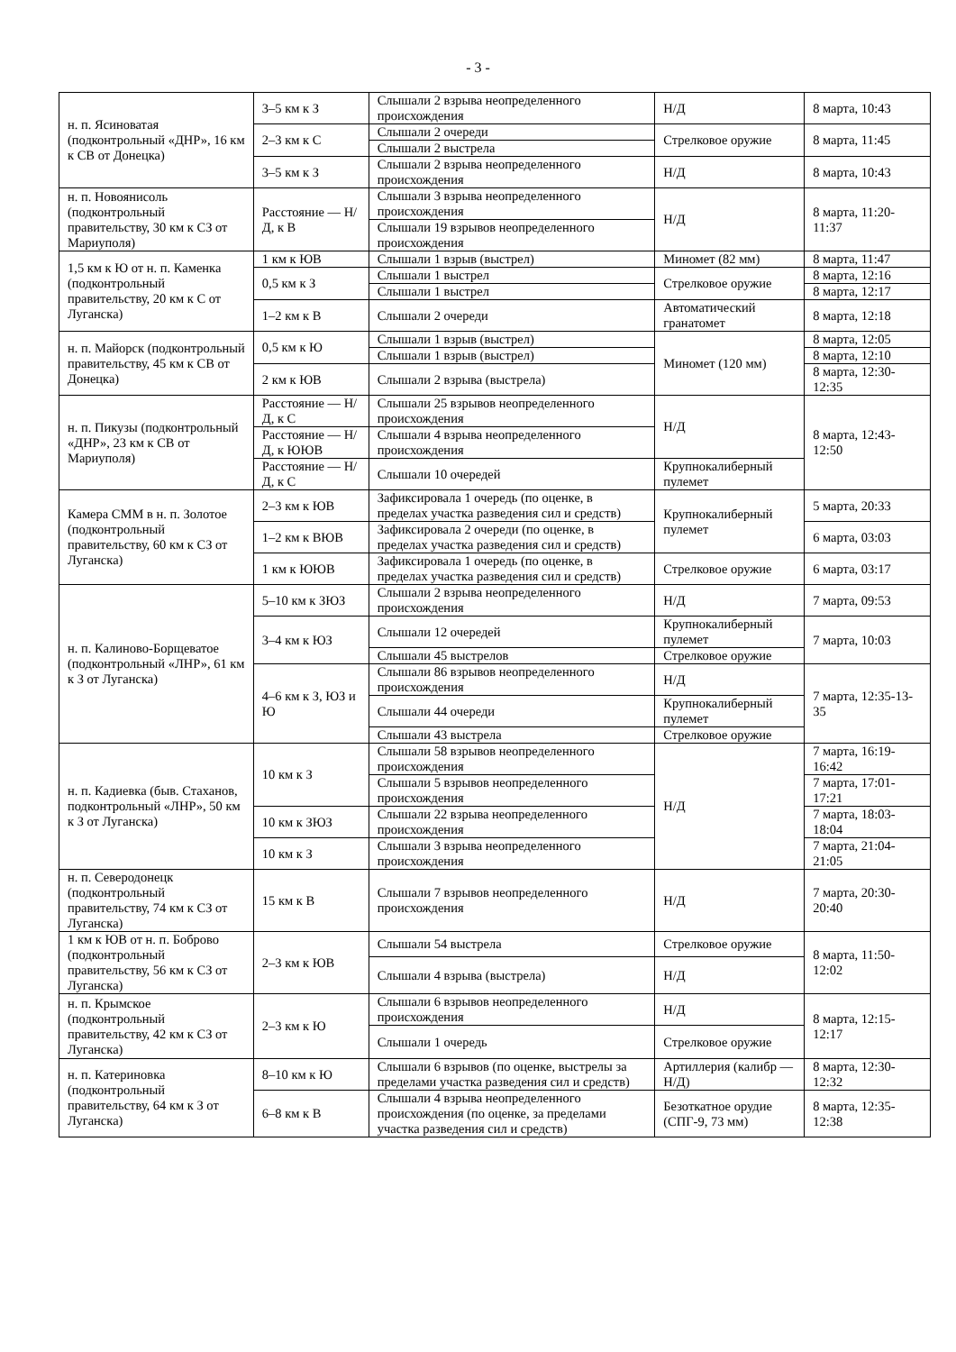- 3 -
| н. п. Ясиноватая (подконтрольный «ДНР», 16 км к СВ от Донецка) | 3–5 км к З | Слышали 2 взрыва неопределенного происхождения | Н/Д | 8 марта, 10:43 |
| | 2–3 км к С | Слышали 2 очереди | Стрелковое оружие | 8 марта, 11:45 |
| | | Слышали 2 выстрела | | |
| | 3–5 км к З | Слышали 2 взрыва неопределенного происхождения | Н/Д | 8 марта, 10:43 |
| н. п. Новоянисоль (подконтрольный правительству, 30 км к СЗ от Мариуполя) | Расстояние — Н/Д, к В | Слышали 3 взрыва неопределенного происхождения | Н/Д | 8 марта, 11:20-11:37 |
| | | Слышали 19 взрывов неопределенного происхождения | | |
| 1,5 км к Ю от н. п. Каменка (подконтрольный правительству, 20 км к С от Луганска) | 1 км к ЮВ | Слышали 1 взрыв (выстрел) | Миномет (82 мм) | 8 марта, 11:47 |
| | 0,5 км к З | Слышали 1 выстрел | Стрелковое оружие | 8 марта, 12:16 |
| | | Слышали 1 выстрел | | 8 марта, 12:17 |
| | 1–2 км к В | Слышали 2 очереди | Автоматический гранатомет | 8 марта, 12:18 |
| н. п. Майорск (подконтрольный правительству, 45 км к СВ от Донецка) | 0,5 км к Ю | Слышали 1 взрыв (выстрел) | Миномет (120 мм) | 8 марта, 12:05 |
| | | Слышали 1 взрыв (выстрел) | | 8 марта, 12:10 |
| | 2 км к ЮВ | Слышали 2 взрыва (выстрела) | | 8 марта, 12:30-12:35 |
| н. п. Пикузы (подконтрольный «ДНР», 23 км к СВ от Мариуполя) | Расстояние — Н/Д, к С | Слышали 25 взрывов неопределенного происхождения | Н/Д | 8 марта, 12:43-12:50 |
| | Расстояние — Н/Д, к ЮЮВ | Слышали 4 взрыва неопределенного происхождения | | |
| | Расстояние — Н/Д, к С | Слышали 10 очередей | Крупнокалиберный пулемет | |
| Камера СММ в н. п. Золотое (подконтрольный правительству, 60 км к СЗ от Луганска) | 2–3 км к ЮВ | Зафиксировала 1 очередь (по оценке, в пределах участка разведения сил и средств) | Крупнокалиберный пулемет | 5 марта, 20:33 |
| | 1–2 км к ВЮВ | Зафиксировала 2 очереди (по оценке, в пределах участка разведения сил и средств) | | 6 марта, 03:03 |
| | 1 км к ЮЮВ | Зафиксировала 1 очередь (по оценке, в пределах участка разведения сил и средств) | Стрелковое оружие | 6 марта, 03:17 |
| н. п. Калиново-Борщеватое (подконтрольный «ЛНР», 61 км к З от Луганска) | 5–10 км к ЗЮЗ | Слышали 2 взрыва неопределенного происхождения | Н/Д | 7 марта, 09:53 |
| | 3–4 км к ЮЗ | Слышали 12 очередей | Крупнокалиберный пулемет | 7 марта, 10:03 |
| | | Слышали 45 выстрелов | Стрелковое оружие | |
| | 4–6 км к З, ЮЗ и Ю | Слышали 86 взрывов неопределенного происхождения | Н/Д | 7 марта, 12:35-13-35 |
| | | Слышали 44 очереди | Крупнокалиберный пулемет | |
| | | Слышали 43 выстрела | Стрелковое оружие | |
| н. п. Кадиевка (быв. Стаханов, подконтрольный «ЛНР», 50 км к З от Луганска) | 10 км к З | Слышали 58 взрывов неопределенного происхождения | Н/Д | 7 марта, 16:19-16:42 |
| | | Слышали 5 взрывов неопределенного происхождения | | 7 марта, 17:01-17:21 |
| | 10 км к ЗЮЗ | Слышали 22 взрыва неопределенного происхождения | | 7 марта, 18:03-18:04 |
| | 10 км к З | Слышали 3 взрыва неопределенного происхождения | | 7 марта, 21:04-21:05 |
| н. п. Северодонецк (подконтрольный правительству, 74 км к СЗ от Луганска) | 15 км к В | Слышали 7 взрывов неопределенного происхождения | Н/Д | 7 марта, 20:30-20:40 |
| 1 км к ЮВ от н. п. Боброво (подконтрольный правительству, 56 км к СЗ от Луганска) | 2–3 км к ЮВ | Слышали 54 выстрела | Стрелковое оружие | 8 марта, 11:50-12:02 |
| | | Слышали 4 взрыва (выстрела) | Н/Д | |
| н. п. Крымское (подконтрольный правительству, 42 км к СЗ от Луганска) | 2–3 км к Ю | Слышали 6 взрывов неопределенного происхождения | Н/Д | 8 марта, 12:15-12:17 |
| | | Слышали 1 очередь | Стрелковое оружие | |
| н. п. Катериновка (подконтрольный правительству, 64 км к З от Луганска) | 8–10 км к Ю | Слышали 6 взрывов (по оценке, выстрелы за пределами участка разведения сил и средств) | Артиллерия (калибр — Н/Д) | 8 марта, 12:30-12:32 |
| | 6–8 км к В | Слышали 4 взрыва неопределенного происхождения (по оценке, за пределами участка разведения сил и средств) | Безоткатное орудие (СПГ-9, 73 мм) | 8 марта, 12:35-12:38 |